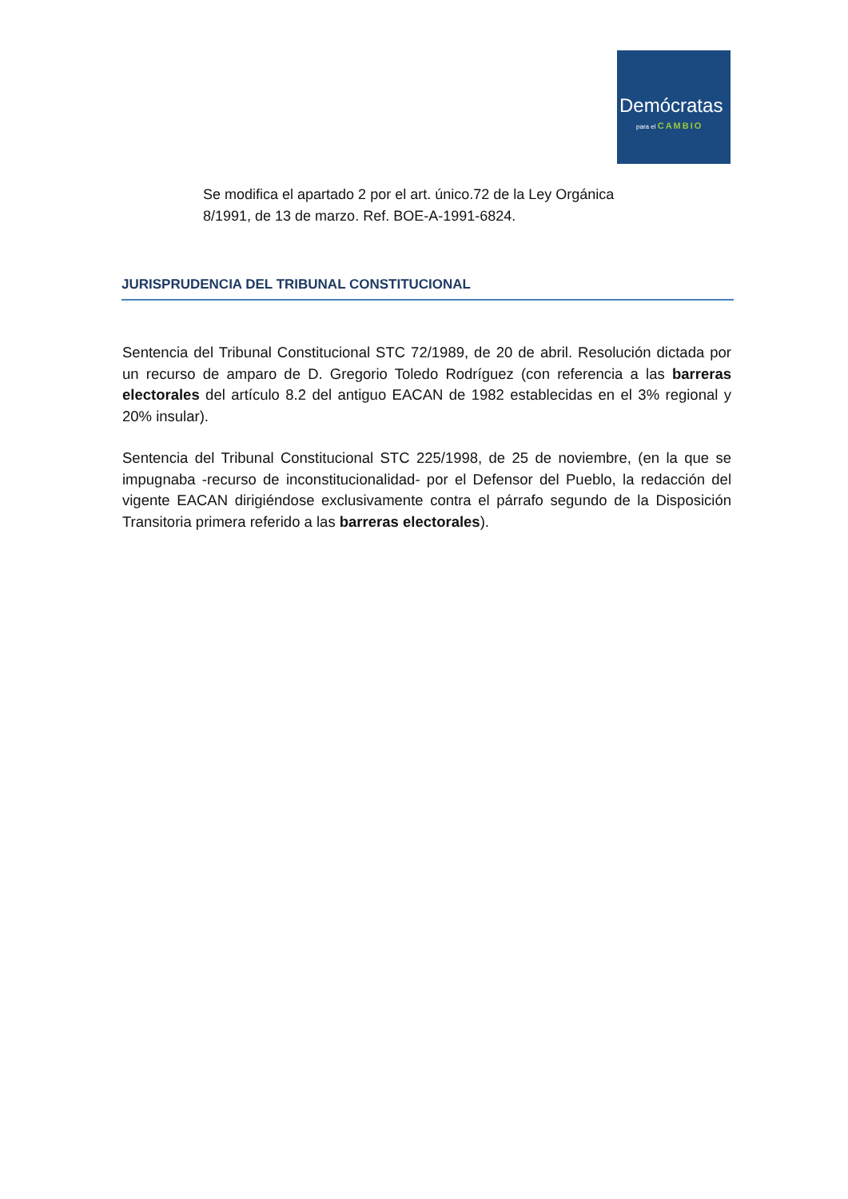Demócratas
para el CAMBIO
Se modifica el apartado 2 por el art. único.72 de la Ley Orgánica 8/1991, de 13 de marzo. Ref. BOE-A-1991-6824.
JURISPRUDENCIA DEL TRIBUNAL CONSTITUCIONAL
Sentencia del Tribunal Constitucional STC 72/1989, de 20 de abril. Resolución dictada por un recurso de amparo de D. Gregorio Toledo Rodríguez (con referencia a las barreras electorales del artículo 8.2 del antiguo EACAN de 1982 establecidas en el 3% regional y 20% insular).
Sentencia del Tribunal Constitucional STC 225/1998, de 25 de noviembre, (en la que se impugnaba -recurso de inconstitucionalidad- por el Defensor del Pueblo, la redacción del vigente EACAN dirigiéndose exclusivamente contra el párrafo segundo de la Disposición Transitoria primera referido a las barreras electorales).